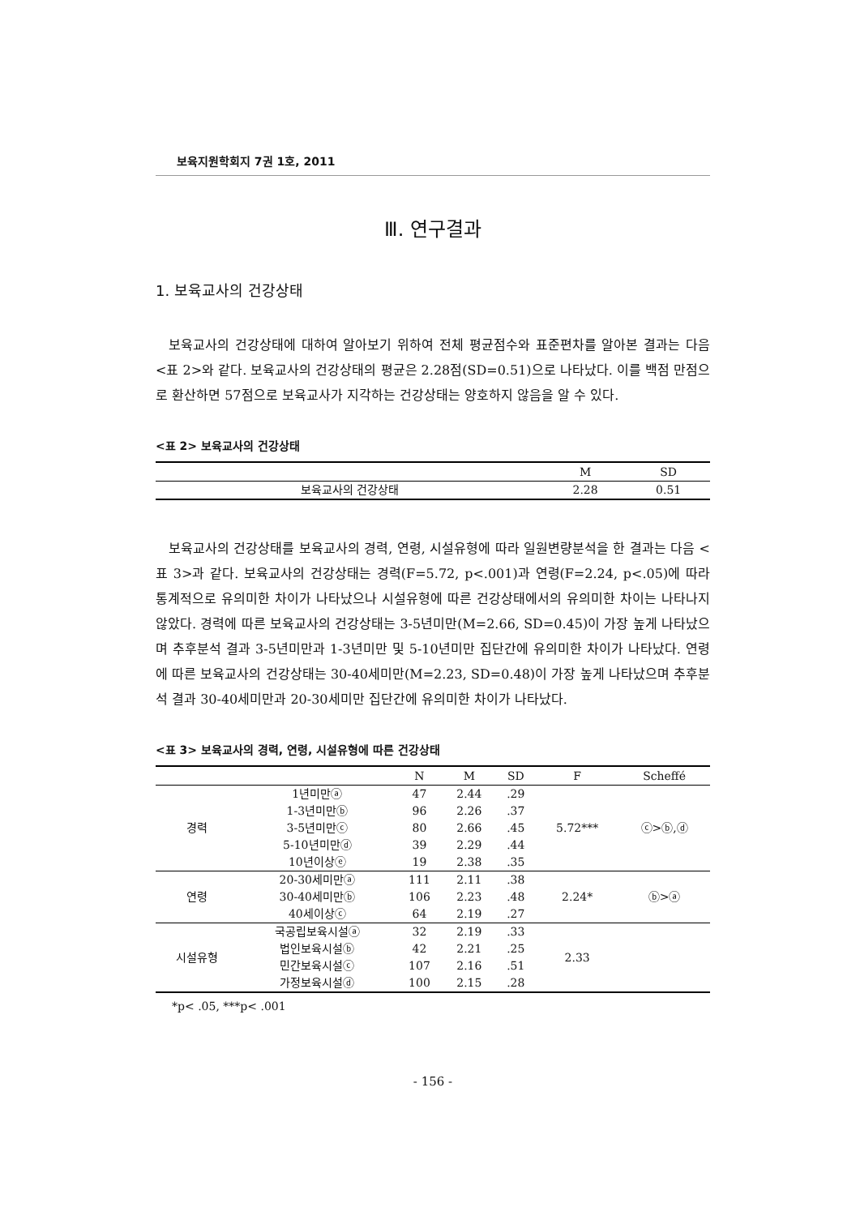보육지원학회지 7권 1호, 2011
Ⅲ. 연구결과
1. 보육교사의 건강상태
보육교사의 건강상태에 대하여 알아보기 위하여 전체 평균점수와 표준편차를 알아본 결과는 다음 <표 2>와 같다. 보육교사의 건강상태의 평균은 2.28점(SD=0.51)으로 나타났다. 이를 백점 만점으로 환산하면 57점으로 보육교사가 지각하는 건강상태는 양호하지 않음을 알 수 있다.
<표 2> 보육교사의 건강상태
| | M | SD |
| --- | --- | --- |
| 보육교사의 건강상태 | 2.28 | 0.51 |
보육교사의 건강상태를 보육교사의 경력, 연령, 시설유형에 따라 일원변량분석을 한 결과는 다음 <표 3>과 같다. 보육교사의 건강상태는 경력(F=5.72, p<.001)과 연령(F=2.24, p<.05)에 따라 통계적으로 유의미한 차이가 나타났으나 시설유형에 따른 건강상태에서의 유의미한 차이는 나타나지 않았다. 경력에 따른 보육교사의 건강상태는 3-5년미만(M=2.66, SD=0.45)이 가장 높게 나타났으며 추후분석 결과 3-5년미만과 1-3년미만 및 5-10년미만 집단간에 유의미한 차이가 나타났다. 연령에 따른 보육교사의 건강상태는 30-40세미만(M=2.23, SD=0.48)이 가장 높게 나타났으며 추후분석 결과 30-40세미만과 20-30세미만 집단간에 유의미한 차이가 나타났다.
<표 3> 보육교사의 경력, 연령, 시설유형에 따른 건강상태
| | | N | M | SD | F | Scheffé |
| --- | --- | --- | --- | --- | --- | --- |
| 경력 | 1년미만ⓐ | 47 | 2.44 | .29 | 5.72*** | ⓒ>ⓑ,ⓓ |
| | 1-3년미만ⓑ | 96 | 2.26 | .37 | | |
| | 3-5년미만ⓒ | 80 | 2.66 | .45 | | |
| | 5-10년미만ⓓ | 39 | 2.29 | .44 | | |
| | 10년이상ⓔ | 19 | 2.38 | .35 | | |
| 연령 | 20-30세미만ⓐ | 111 | 2.11 | .38 | 2.24* | ⓑ>ⓐ |
| | 30-40세미만ⓑ | 106 | 2.23 | .48 | | |
| | 40세이상ⓒ | 64 | 2.19 | .27 | | |
| 시설유형 | 국공립보육시설ⓐ | 32 | 2.19 | .33 | 2.33 | |
| | 법인보육시설ⓑ | 42 | 2.21 | .25 | | |
| | 민간보육시설ⓒ | 107 | 2.16 | .51 | | |
| | 가정보육시설ⓓ | 100 | 2.15 | .28 | | |
*p< .05, ***p< .001
- 156 -